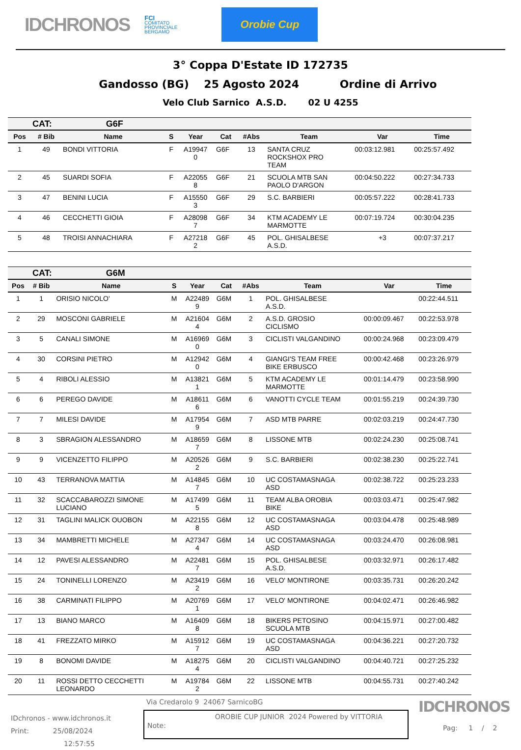IDCHRONOS
FCI
COMITATO
PROVINCIALE
BERGAMO
Orobie Cup
3° Coppa D'Estate ID 172735
Gandosso (BG) 25 Agosto 2024 Ordine di Arrivo
Velo Club Sarnico A.S.D. 02 U 4255
| CAT: G6F | | | | | | | | | |
| Pos | # Bib | Name | S | Year | Cat | #Abs | Team | Var | Time |
| 1 | 49 | BONDI VITTORIA | F | A19947 0 | G6F | 13 | SANTA CRUZ ROCKSHOX PRO TEAM | 00:03:12.981 | 00:25:57.492 |
| 2 | 45 | SUARDI SOFIA | F | A22055 8 | G6F | 21 | SCUOLA MTB SAN PAOLO D'ARGON | 00:04:50.222 | 00:27:34.733 |
| 3 | 47 | BENINI LUCIA | F | A15550 3 | G6F | 29 | S.C. BARBIERI | 00:05:57.222 | 00:28:41.733 |
| 4 | 46 | CECCHETTI GIOIA | F | A28098 7 | G6F | 34 | KTM ACADEMY LE MARMOTTE | 00:07:19.724 | 00:30:04.235 |
| 5 | 48 | TROISI ANNACHIARA | F | A27218 2 | G6F | 45 | POL. GHISALBESE A.S.D. | +3 | 00:07:37.217 |
| CAT: G6M | | | | | | | | | |
| Pos | # Bib | Name | S | Year | Cat | #Abs | Team | Var | Time |
| 1 | 1 | ORISIO NICOLO' | M | A22489 9 | G6M | 1 | POL. GHISALBESE A.S.D. | | 00:22:44.511 |
| 2 | 29 | MOSCONI GABRIELE | M | A21604 4 | G6M | 2 | A.S.D. GROSIO CICLISMO | 00:00:09.467 | 00:22:53.978 |
| 3 | 5 | CANALI SIMONE | M | A16969 0 | G6M | 3 | CICLISTI VALGANDINO | 00:00:24.968 | 00:23:09.479 |
| 4 | 30 | CORSINI PIETRO | M | A12942 0 | G6M | 4 | GIANGI'S TEAM FREE BIKE ERBUSCO | 00:00:42.468 | 00:23:26.979 |
| 5 | 4 | RIBOLI ALESSIO | M | A13821 1 | G6M | 5 | KTM ACADEMY LE MARMOTTE | 00:01:14.479 | 00:23:58.990 |
| 6 | 6 | PEREGO DAVIDE | M | A18611 6 | G6M | 6 | VANOTTI CYCLE TEAM | 00:01:55.219 | 00:24:39.730 |
| 7 | 7 | MILESI DAVIDE | M | A17954 9 | G6M | 7 | ASD MTB PARRE | 00:02:03.219 | 00:24:47.730 |
| 8 | 3 | SBRAGION ALESSANDRO | M | A18659 7 | G6M | 8 | LISSONE MTB | 00:02:24.230 | 00:25:08.741 |
| 9 | 9 | VICENZETTO FILIPPO | M | A20526 2 | G6M | 9 | S.C. BARBIERI | 00:02:38.230 | 00:25:22.741 |
| 10 | 43 | TERRANOVA MATTIA | M | A14845 7 | G6M | 10 | UC COSTAMASNAGA ASD | 00:02:38.722 | 00:25:23.233 |
| 11 | 32 | SCACCABAROZZI SIMONE LUCIANO | M | A17499 5 | G6M | 11 | TEAM ALBA OROBIA BIKE | 00:03:03.471 | 00:25:47.982 |
| 12 | 31 | TAGLINI MALICK OUOBON | M | A22155 8 | G6M | 12 | UC COSTAMASNAGA ASD | 00:03:04.478 | 00:25:48.989 |
| 13 | 34 | MAMBRETTI MICHELE | M | A27347 4 | G6M | 14 | UC COSTAMASNAGA ASD | 00:03:24.470 | 00:26:08.981 |
| 14 | 12 | PAVESI ALESSANDRO | M | A22481 7 | G6M | 15 | POL. GHISALBESE A.S.D. | 00:03:32.971 | 00:26:17.482 |
| 15 | 24 | TONINELLI LORENZO | M | A23419 2 | G6M | 16 | VELO' MONTIRONE | 00:03:35.731 | 00:26:20.242 |
| 16 | 38 | CARMINATI FILIPPO | M | A20769 1 | G6M | 17 | VELO' MONTIRONE | 00:04:02.471 | 00:26:46.982 |
| 17 | 13 | BIANO MARCO | M | A16409 8 | G6M | 18 | BIKERS PETOSINO SCUOLA MTB | 00:04:15.971 | 00:27:00.482 |
| 18 | 41 | FREZZATO MIRKO | M | A15912 7 | G6M | 19 | UC COSTAMASNAGA ASD | 00:04:36.221 | 00:27:20.732 |
| 19 | 8 | BONOMI DAVIDE | M | A18275 4 | G6M | 20 | CICLISTI VALGANDINO | 00:04:40.721 | 00:27:25.232 |
| 20 | 11 | ROSSI DETTO CECCHETTI LEONARDO | M | A19784 2 | G6M | 22 | LISSONE MTB | 00:04:55.731 | 00:27:40.242 |
IDchronos - www.idchronos.it
Print: 25/08/2024
12:57:55
Via Credarolo 9 24067 SarnicoBG
Note: OROBIE CUP JUNIOR 2024 Powered by VITTORIA
IDCHRONOS
Pag: 1 / 2